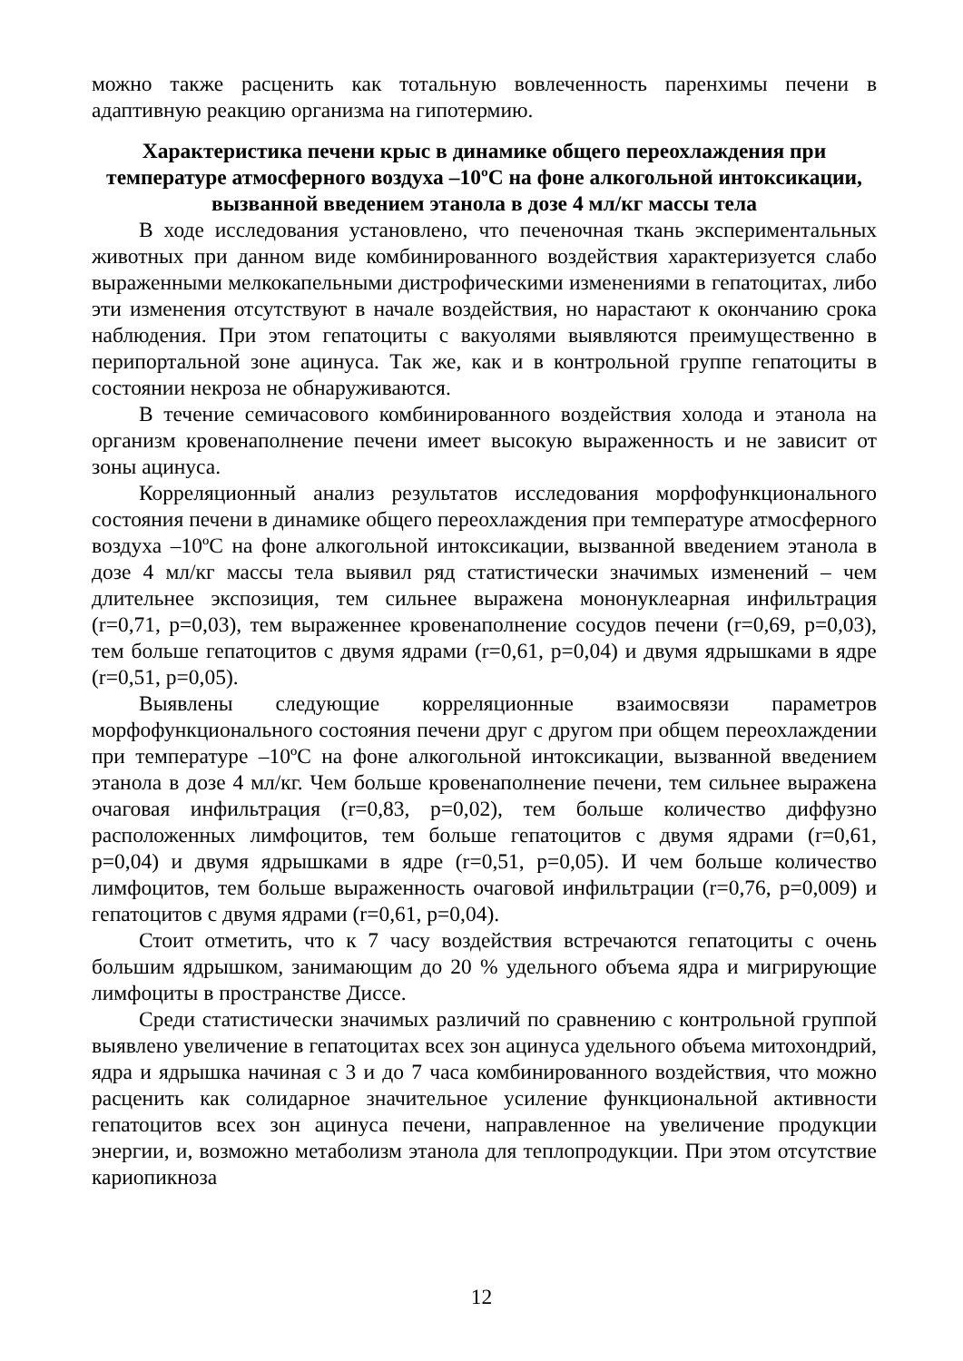можно также расценить как тотальную вовлеченность паренхимы печени в адаптивную реакцию организма на гипотермию.
Характеристика печени крыс в динамике общего переохлаждения при температуре атмосферного воздуха –10ºС на фоне алкогольной интоксикации, вызванной введением этанола в дозе 4 мл/кг массы тела
В ходе исследования установлено, что печеночная ткань экспериментальных животных при данном виде комбинированного воздействия характеризуется слабо выраженными мелкокапельными дистрофическими изменениями в гепатоцитах, либо эти изменения отсутствуют в начале воздействия, но нарастают к окончанию срока наблюдения. При этом гепатоциты с вакуолями выявляются преимущественно в перипортальной зоне ацинуса. Так же, как и в контрольной группе гепатоциты в состоянии некроза не обнаруживаются.
В течение семичасового комбинированного воздействия холода и этанола на организм кровенаполнение печени имеет высокую выраженность и не зависит от зоны ацинуса.
Корреляционный анализ результатов исследования морфофункционального состояния печени в динамике общего переохлаждения при температуре атмосферного воздуха –10ºС на фоне алкогольной интоксикации, вызванной введением этанола в дозе 4 мл/кг массы тела выявил ряд статистически значимых изменений – чем длительнее экспозиция, тем сильнее выражена мононуклеарная инфильтрация (r=0,71, p=0,03), тем выраженнее кровенаполнение сосудов печени (r=0,69, p=0,03), тем больше гепатоцитов с двумя ядрами (r=0,61, p=0,04) и двумя ядрышками в ядре (r=0,51, p=0,05).
Выявлены следующие корреляционные взаимосвязи параметров морфофункционального состояния печени друг с другом при общем переохлаждении при температуре –10ºС на фоне алкогольной интоксикации, вызванной введением этанола в дозе 4 мл/кг. Чем больше кровенаполнение печени, тем сильнее выражена очаговая инфильтрация (r=0,83, p=0,02), тем больше количество диффузно расположенных лимфоцитов, тем больше гепатоцитов с двумя ядрами (r=0,61, p=0,04) и двумя ядрышками в ядре (r=0,51, p=0,05). И чем больше количество лимфоцитов, тем больше выраженность очаговой инфильтрации (r=0,76, p=0,009) и гепатоцитов с двумя ядрами (r=0,61, p=0,04).
Стоит отметить, что к 7 часу воздействия встречаются гепатоциты с очень большим ядрышком, занимающим до 20 % удельного объема ядра и мигрирующие лимфоциты в пространстве Диссе.
Среди статистически значимых различий по сравнению с контрольной группой выявлено увеличение в гепатоцитах всех зон ацинуса удельного объема митохондрий, ядра и ядрышка начиная с 3 и до 7 часа комбинированного воздействия, что можно расценить как солидарное значительное усиление функциональной активности гепатоцитов всех зон ацинуса печени, направленное на увеличение продукции энергии, и, возможно метаболизм этанола для теплопродукции. При этом отсутствие кариопикноза
12